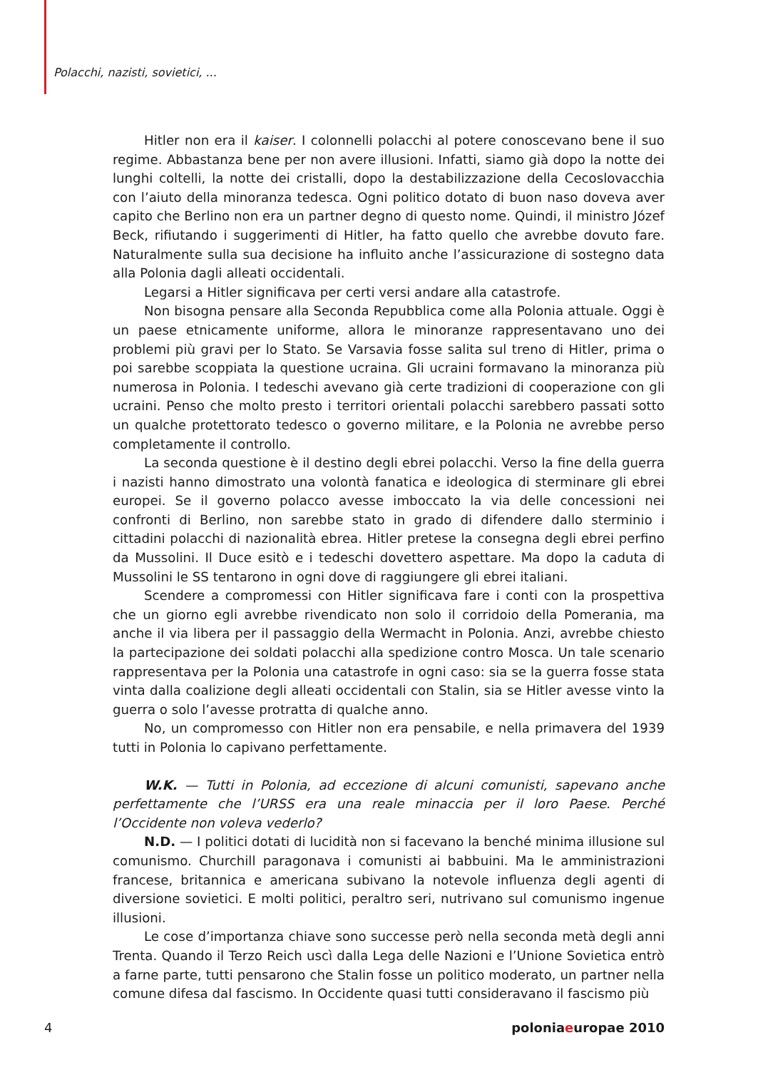Polacchi, nazisti, sovietici, ...
Hitler non era il kaiser. I colonnelli polacchi al potere conoscevano bene il suo regime. Abbastanza bene per non avere illusioni. Infatti, siamo già dopo la notte dei lunghi coltelli, la notte dei cristalli, dopo la destabilizzazione della Cecoslovacchia con l’aiuto della minoranza tedesca. Ogni politico dotato di buon naso doveva aver capito che Berlino non era un partner degno di questo nome. Quindi, il ministro Józef Beck, rifiutando i suggerimenti di Hitler, ha fatto quello che avrebbe dovuto fare. Naturalmente sulla sua decisione ha influito anche l’assicurazione di sostegno data alla Polonia dagli alleati occidentali.
Legarsi a Hitler significava per certi versi andare alla catastrofe.
Non bisogna pensare alla Seconda Repubblica come alla Polonia attuale. Oggi è un paese etnicamente uniforme, allora le minoranze rappresentavano uno dei problemi più gravi per lo Stato. Se Varsavia fosse salita sul treno di Hitler, prima o poi sarebbe scoppiata la questione ucraina. Gli ucraini formavano la minoranza più numerosa in Polonia. I tedeschi avevano già certe tradizioni di cooperazione con gli ucraini. Penso che molto presto i territori orientali polacchi sarebbero passati sotto un qualche protettorato tedesco o governo militare, e la Polonia ne avrebbe perso completamente il controllo.
La seconda questione è il destino degli ebrei polacchi. Verso la fine della guerra i nazisti hanno dimostrato una volontà fanatica e ideologica di sterminare gli ebrei europei. Se il governo polacco avesse imboccato la via delle concessioni nei confronti di Berlino, non sarebbe stato in grado di difendere dallo sterminio i cittadini polacchi di nazionalità ebrea. Hitler pretese la consegna degli ebrei perfino da Mussolini. Il Duce esitò e i tedeschi dovettero aspettare. Ma dopo la caduta di Mussolini le SS tentarono in ogni dove di raggiungere gli ebrei italiani.
Scendere a compromessi con Hitler significava fare i conti con la prospettiva che un giorno egli avrebbe rivendicato non solo il corridoio della Pomerania, ma anche il via libera per il passaggio della Wermacht in Polonia. Anzi, avrebbe chiesto la partecipazione dei soldati polacchi alla spedizione contro Mosca. Un tale scenario rappresentava per la Polonia una catastrofe in ogni caso: sia se la guerra fosse stata vinta dalla coalizione degli alleati occidentali con Stalin, sia se Hitler avesse vinto la guerra o solo l’avesse protratta di qualche anno.
No, un compromesso con Hitler non era pensabile, e nella primavera del 1939 tutti in Polonia lo capivano perfettamente.
W.K. — Tutti in Polonia, ad eccezione di alcuni comunisti, sapevano anche perfettamente che l’URSS era una reale minaccia per il loro Paese. Perché l’Occidente non voleva vederlo?
N.D. — I politici dotati di lucidità non si facevano la benché minima illusione sul comunismo. Churchill paragonava i comunisti ai babbuini. Ma le amministrazioni francese, britannica e americana subivano la notevole influenza degli agenti di diversione sovietici. E molti politici, peraltro seri, nutrivano sul comunismo ingenue illusioni.
Le cose d’importanza chiave sono successe però nella seconda metà degli anni Trenta. Quando il Terzo Reich uscì dalla Lega delle Nazioni e l’Unione Sovietica entrò a farne parte, tutti pensarono che Stalin fosse un politico moderato, un partner nella comune difesa dal fascismo. In Occidente quasi tutti consideravano il fascismo più
4 poloniaeuropae 2010